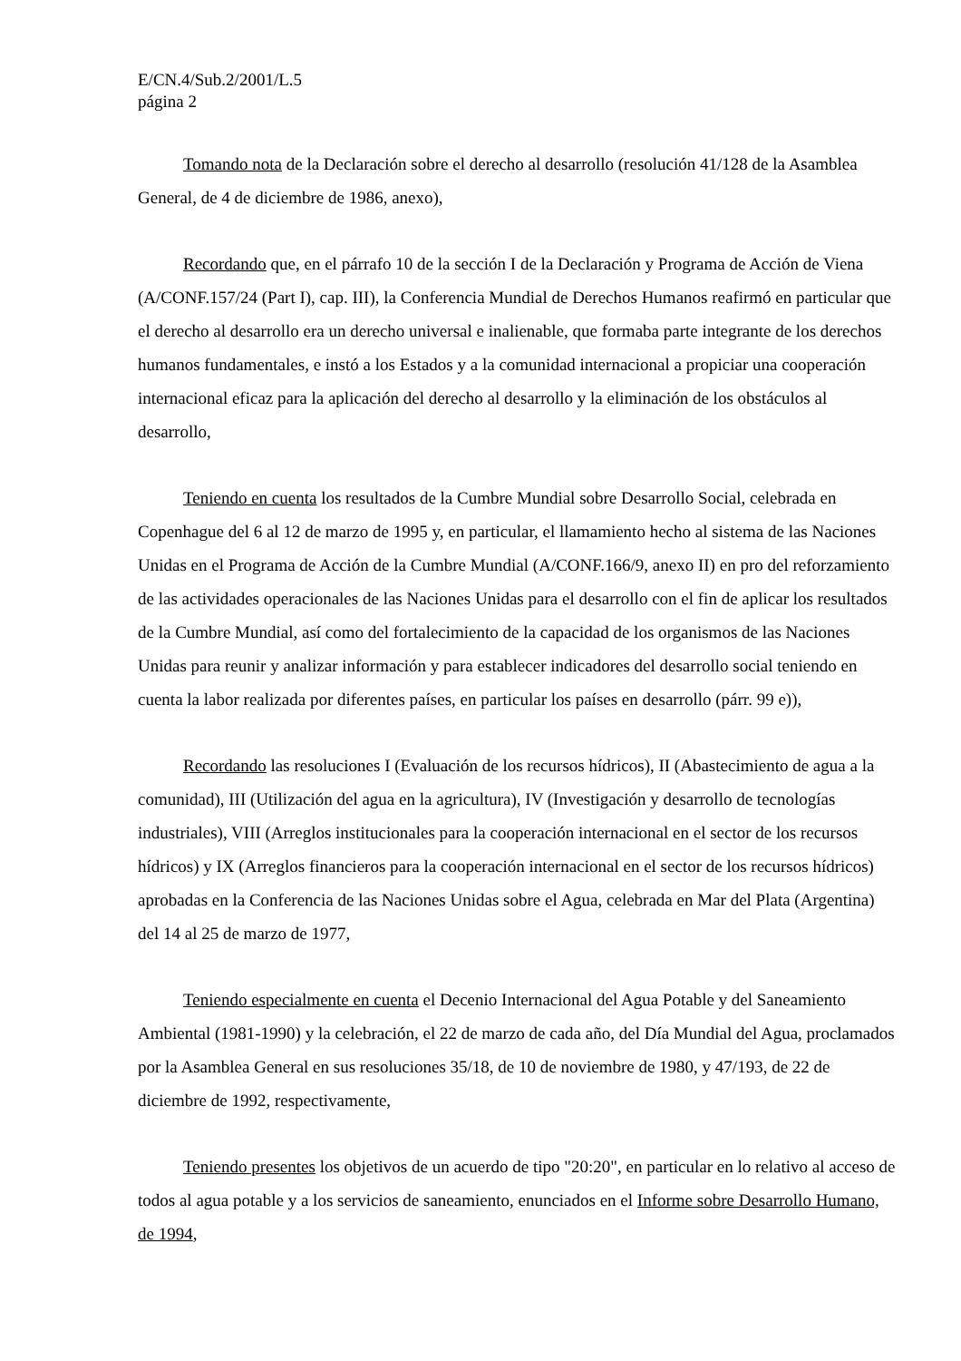E/CN.4/Sub.2/2001/L.5
página 2
Tomando nota de la Declaración sobre el derecho al desarrollo (resolución 41/128 de la Asamblea General, de 4 de diciembre de 1986, anexo),
Recordando que, en el párrafo 10 de la sección I de la Declaración y Programa de Acción de Viena (A/CONF.157/24 (Part I), cap. III), la Conferencia Mundial de Derechos Humanos reafirmó en particular que el derecho al desarrollo era un derecho universal e inalienable, que formaba parte integrante de los derechos humanos fundamentales, e instó a los Estados y a la comunidad internacional a propiciar una cooperación internacional eficaz para la aplicación del derecho al desarrollo y la eliminación de los obstáculos al desarrollo,
Teniendo en cuenta los resultados de la Cumbre Mundial sobre Desarrollo Social, celebrada en Copenhague del 6 al 12 de marzo de 1995 y, en particular, el llamamiento hecho al sistema de las Naciones Unidas en el Programa de Acción de la Cumbre Mundial (A/CONF.166/9, anexo II) en pro del reforzamiento de las actividades operacionales de las Naciones Unidas para el desarrollo con el fin de aplicar los resultados de la Cumbre Mundial, así como del fortalecimiento de la capacidad de los organismos de las Naciones Unidas para reunir y analizar información y para establecer indicadores del desarrollo social teniendo en cuenta la labor realizada por diferentes países, en particular los países en desarrollo (párr. 99 e)),
Recordando las resoluciones I (Evaluación de los recursos hídricos), II (Abastecimiento de agua a la comunidad), III (Utilización del agua en la agricultura), IV (Investigación y desarrollo de tecnologías industriales), VIII (Arreglos institucionales para la cooperación internacional en el sector de los recursos hídricos) y IX (Arreglos financieros para la cooperación internacional en el sector de los recursos hídricos) aprobadas en la Conferencia de las Naciones Unidas sobre el Agua, celebrada en Mar del Plata (Argentina) del 14 al 25 de marzo de 1977,
Teniendo especialmente en cuenta el Decenio Internacional del Agua Potable y del Saneamiento Ambiental (1981-1990) y la celebración, el 22 de marzo de cada año, del Día Mundial del Agua, proclamados por la Asamblea General en sus resoluciones 35/18, de 10 de noviembre de 1980, y 47/193, de 22 de diciembre de 1992, respectivamente,
Teniendo presentes los objetivos de un acuerdo de tipo "20:20", en particular en lo relativo al acceso de todos al agua potable y a los servicios de saneamiento, enunciados en el Informe sobre Desarrollo Humano, de 1994,